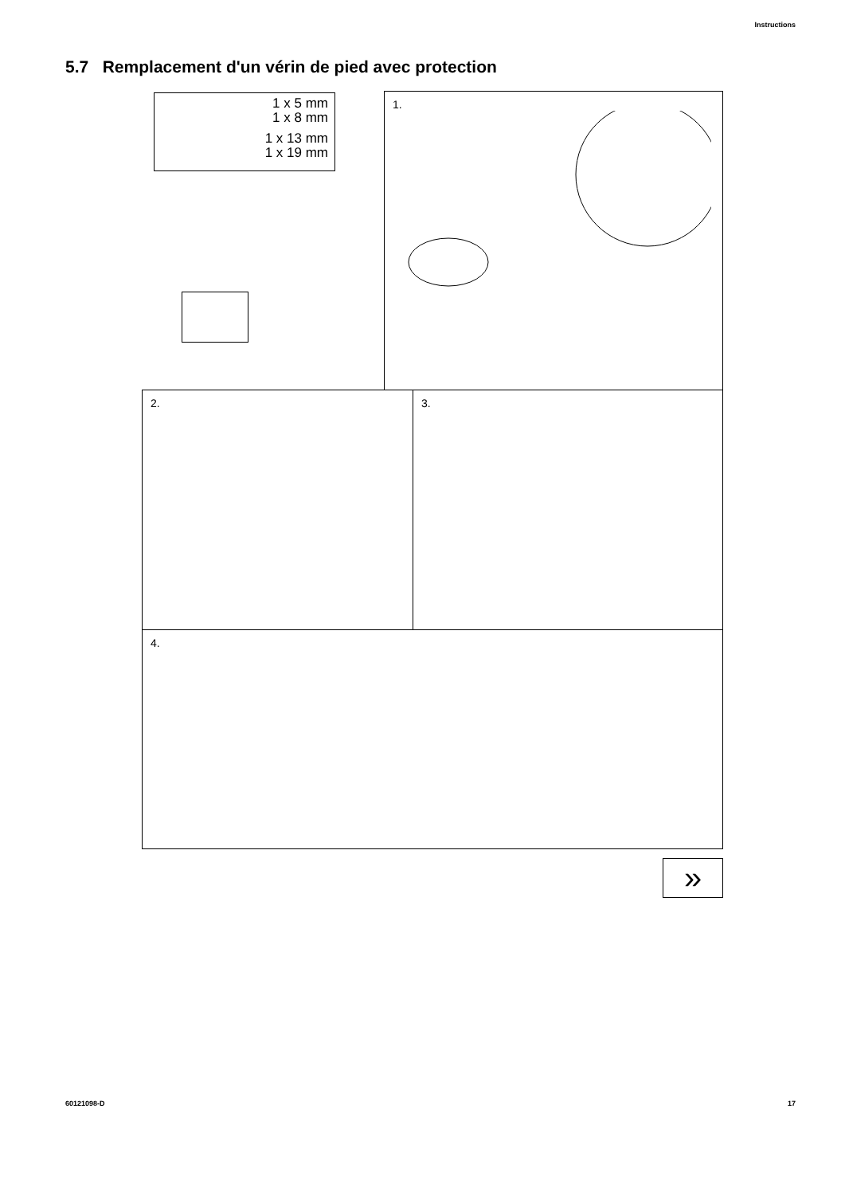Instructions
5.7 Remplacement d'un vérin de pied avec protection
1 x 5 mm
1 x 8 mm
1 x 13 mm
1 x 19 mm
1.
2. 3.
4.
»
60121098-D 17